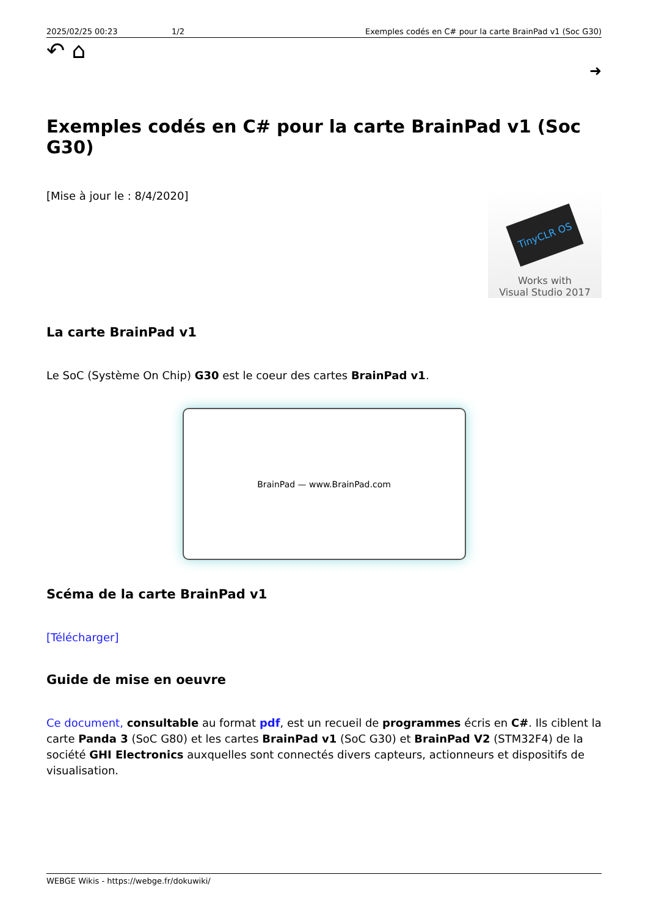2025/02/25 00:23 1/2 Exemples codés en C# pour la carte BrainPad v1 (Soc G30)
↶ ⌂
➜
Exemples codés en C# pour la carte BrainPad v1 (Soc G30)
[Mise à jour le : 8/4/2020]
TinyCLR OS
Works with
Visual Studio 2017
La carte BrainPad v1
Le SoC (Système On Chip) G30 est le coeur des cartes BrainPad v1.
BrainPad — www.BrainPad.com
Scéma de la carte BrainPad v1
[Télécharger]
Guide de mise en oeuvre
Ce document, consultable au format pdf, est un recueil de programmes écris en C#. Ils ciblent la carte Panda 3 (SoC G80) et les cartes BrainPad v1 (SoC G30) et BrainPad V2 (STM32F4) de la société GHI Electronics auxquelles sont connectés divers capteurs, actionneurs et dispositifs de visualisation.
WEBGE Wikis - https://webge.fr/dokuwiki/